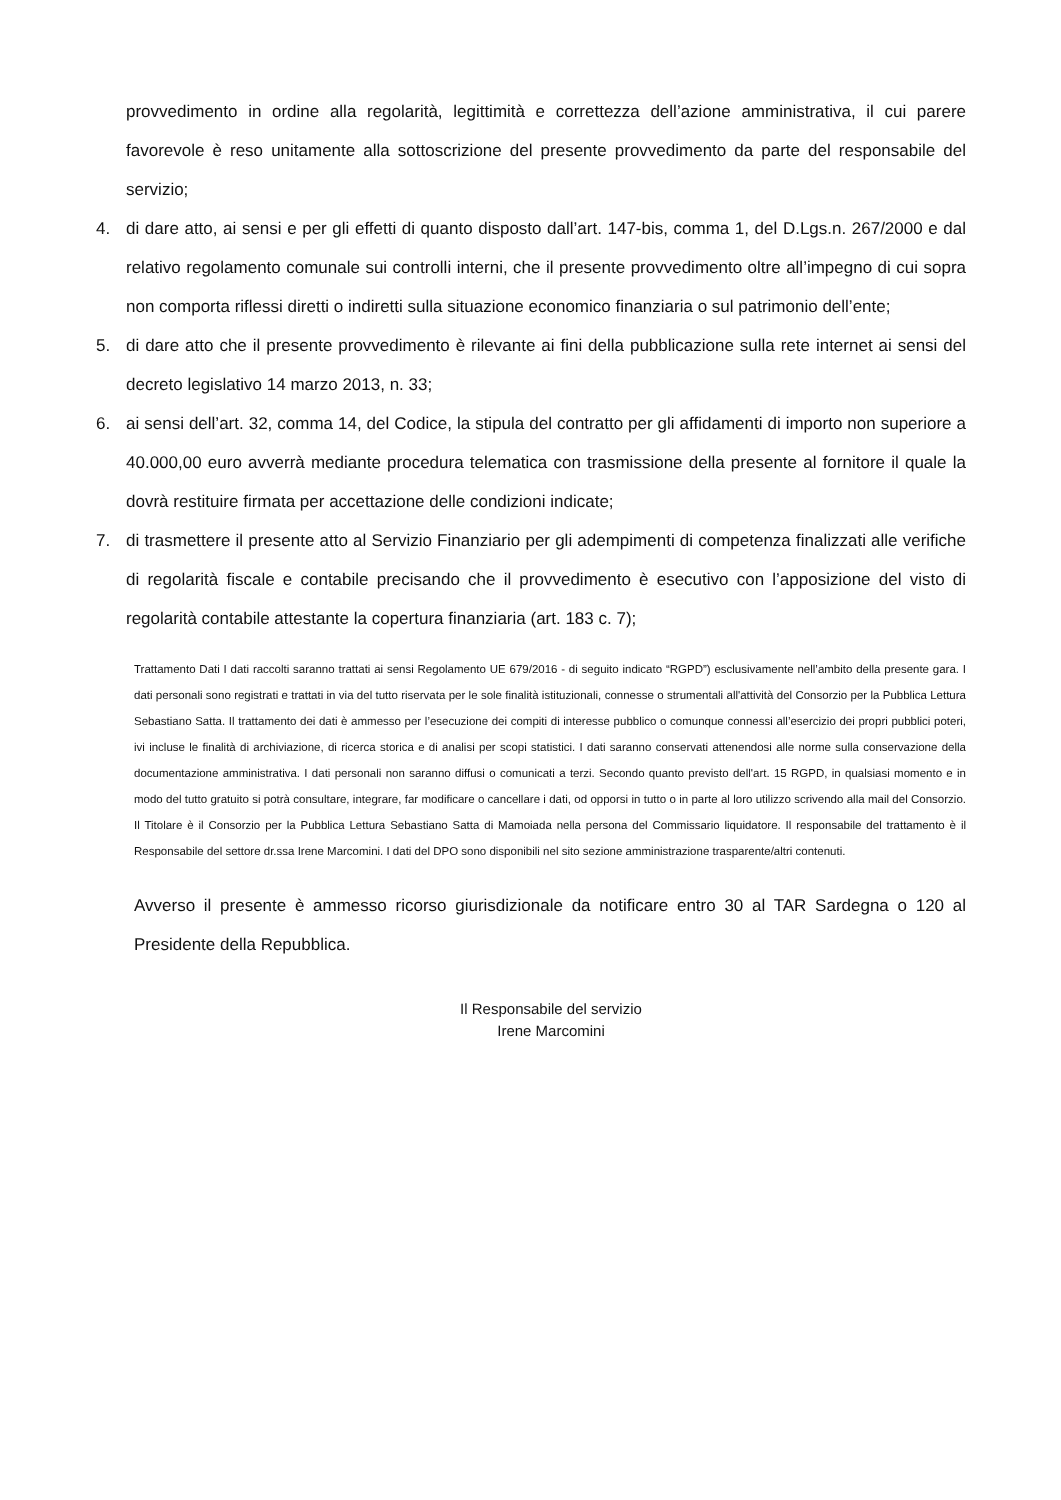provvedimento in ordine alla regolarità, legittimità e correttezza dell’azione amministrativa, il cui parere favorevole è reso unitamente alla sottoscrizione del presente provvedimento da parte del responsabile del servizio;
4. di dare atto, ai sensi e per gli effetti di quanto disposto dall’art. 147-bis, comma 1, del D.Lgs.n. 267/2000 e dal relativo regolamento comunale sui controlli interni, che il presente provvedimento oltre all’impegno di cui sopra non comporta riflessi diretti o indiretti sulla situazione economico finanziaria o sul patrimonio dell’ente;
5. di dare atto che il presente provvedimento è rilevante ai fini della pubblicazione sulla rete internet ai sensi del decreto legislativo 14 marzo 2013, n. 33;
6. ai sensi dell’art. 32, comma 14, del Codice, la stipula del contratto per gli affidamenti di importo non superiore a 40.000,00 euro avverrà mediante procedura telematica con trasmissione della presente al fornitore il quale la dovrà restituire firmata per accettazione delle condizioni indicate;
7. di trasmettere il presente atto al Servizio Finanziario per gli adempimenti di competenza finalizzati alle verifiche di regolarità fiscale e contabile precisando che il provvedimento è esecutivo con l’apposizione del visto di regolarità contabile attestante la copertura finanziaria (art. 183 c. 7);
Trattamento Dati I dati raccolti saranno trattati ai sensi Regolamento UE 679/2016 - di seguito indicato “RGPD”) esclusivamente nell’ambito della presente gara. I dati personali sono registrati e trattati in via del tutto riservata per le sole finalità istituzionali, connesse o strumentali all'attività del Consorzio per la Pubblica Lettura Sebastiano Satta. Il trattamento dei dati è ammesso per l’esecuzione dei compiti di interesse pubblico o comunque connessi all’esercizio dei propri pubblici poteri, ivi incluse le finalità di archiviazione, di ricerca storica e di analisi per scopi statistici. I dati saranno conservati attenendosi alle norme sulla conservazione della documentazione amministrativa. I dati personali non saranno diffusi o comunicati a terzi. Secondo quanto previsto dell'art. 15 RGPD, in qualsiasi momento e in modo del tutto gratuito si potrà consultare, integrare, far modificare o cancellare i dati, od opporsi in tutto o in parte al loro utilizzo scrivendo alla mail del Consorzio. Il Titolare è il Consorzio per la Pubblica Lettura Sebastiano Satta di Mamoiada nella persona del Commissario liquidatore. Il responsabile del trattamento è il Responsabile del settore dr.ssa Irene Marcomini. I dati del DPO sono disponibili nel sito sezione amministrazione trasparente/altri contenuti.
Avverso il presente è ammesso ricorso giurisdizionale da notificare entro 30 al TAR Sardegna o 120 al Presidente della Repubblica.
Il Responsabile del servizio
Irene Marcomini